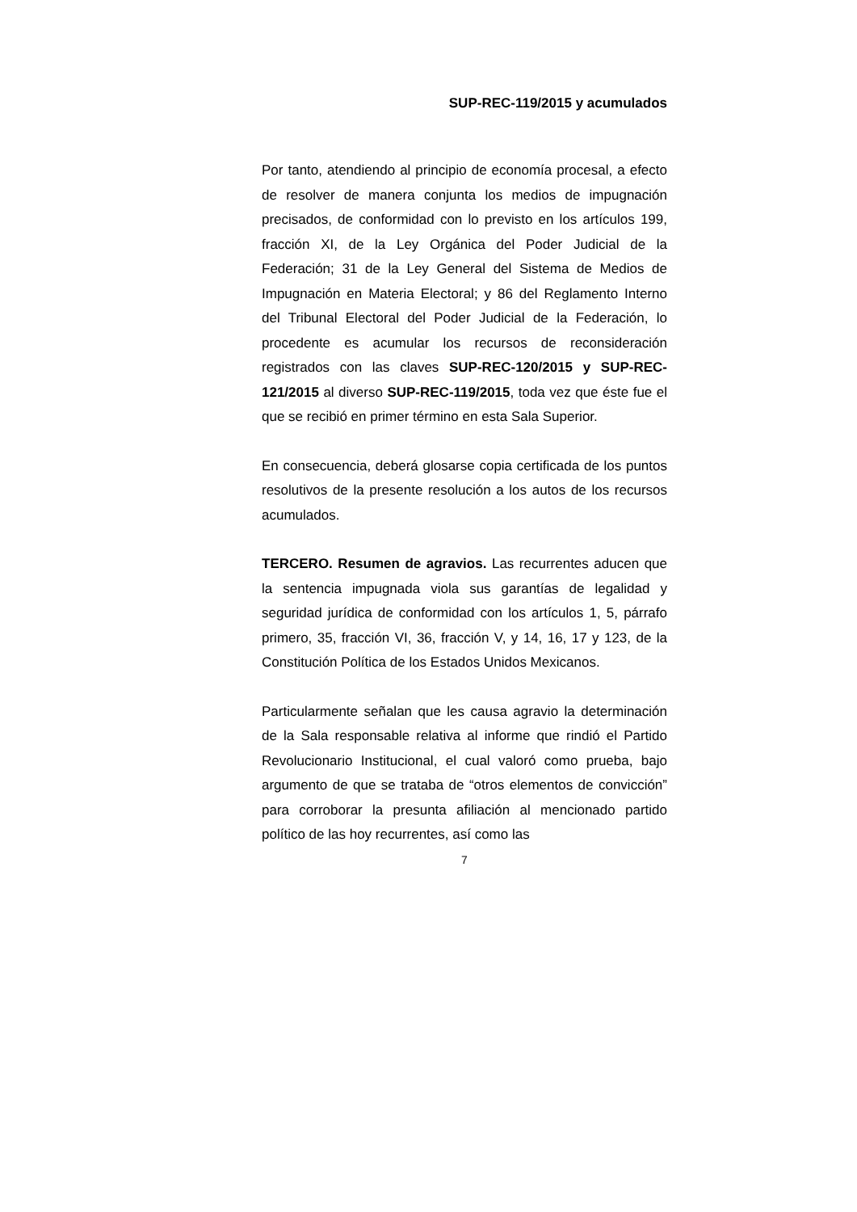SUP-REC-119/2015 y acumulados
Por tanto, atendiendo al principio de economía procesal, a efecto de resolver de manera conjunta los medios de impugnación precisados, de conformidad con lo previsto en los artículos 199, fracción XI, de la Ley Orgánica del Poder Judicial de la Federación; 31 de la Ley General del Sistema de Medios de Impugnación en Materia Electoral; y 86 del Reglamento Interno del Tribunal Electoral del Poder Judicial de la Federación, lo procedente es acumular los recursos de reconsideración registrados con las claves SUP-REC-120/2015 y SUP-REC-121/2015 al diverso SUP-REC-119/2015, toda vez que éste fue el que se recibió en primer término en esta Sala Superior.
En consecuencia, deberá glosarse copia certificada de los puntos resolutivos de la presente resolución a los autos de los recursos acumulados.
TERCERO. Resumen de agravios. Las recurrentes aducen que la sentencia impugnada viola sus garantías de legalidad y seguridad jurídica de conformidad con los artículos 1, 5, párrafo primero, 35, fracción VI, 36, fracción V, y 14, 16, 17 y 123, de la Constitución Política de los Estados Unidos Mexicanos.
Particularmente señalan que les causa agravio la determinación de la Sala responsable relativa al informe que rindió el Partido Revolucionario Institucional, el cual valoró como prueba, bajo argumento de que se trataba de “otros elementos de convicción” para corroborar la presunta afiliación al mencionado partido político de las hoy recurrentes, así como las
7